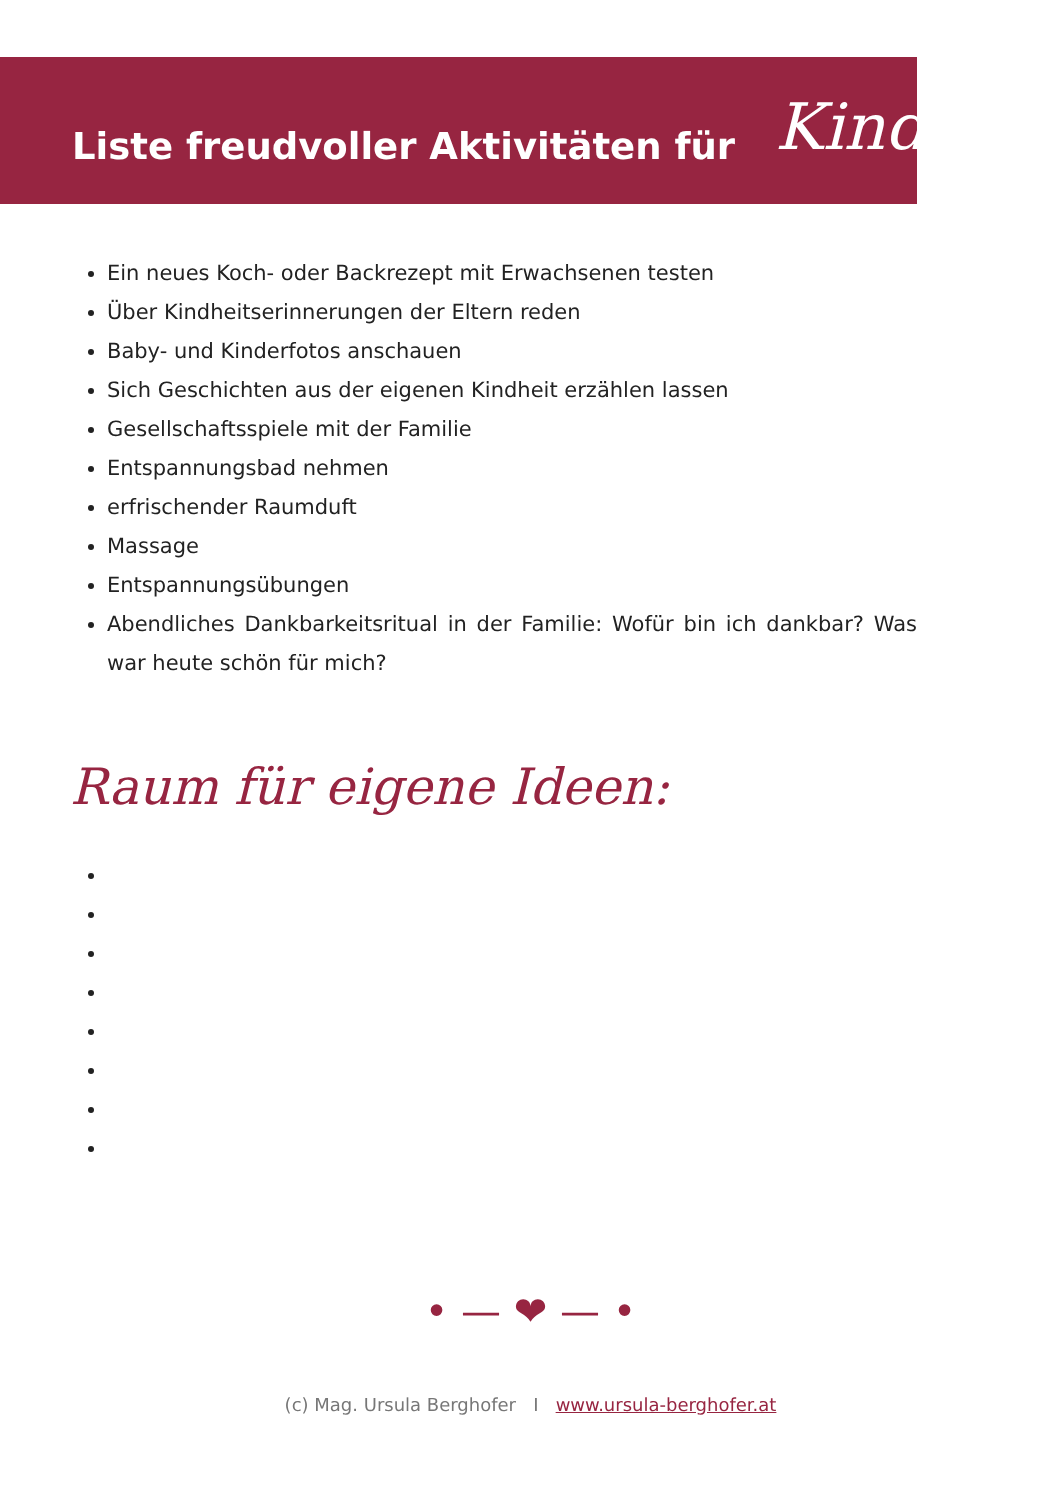Liste freudvoller Aktivitäten für
Kinder
Ein neues Koch- oder Backrezept mit Erwachsenen testen
Über Kindheitserinnerungen der Eltern reden
Baby- und Kinderfotos anschauen
Sich Geschichten aus der eigenen Kindheit erzählen lassen
Gesellschaftsspiele mit der Familie
Entspannungsbad nehmen
erfrischender Raumduft
Massage
Entspannungsübungen
Abendliches Dankbarkeitsritual in der Familie: Wofür bin ich dankbar? Was war heute schön für mich?
Raum für eigene Ideen:
• — ❤ — •
(c) Mag. Ursula Berghofer I www.ursula-berghofer.at